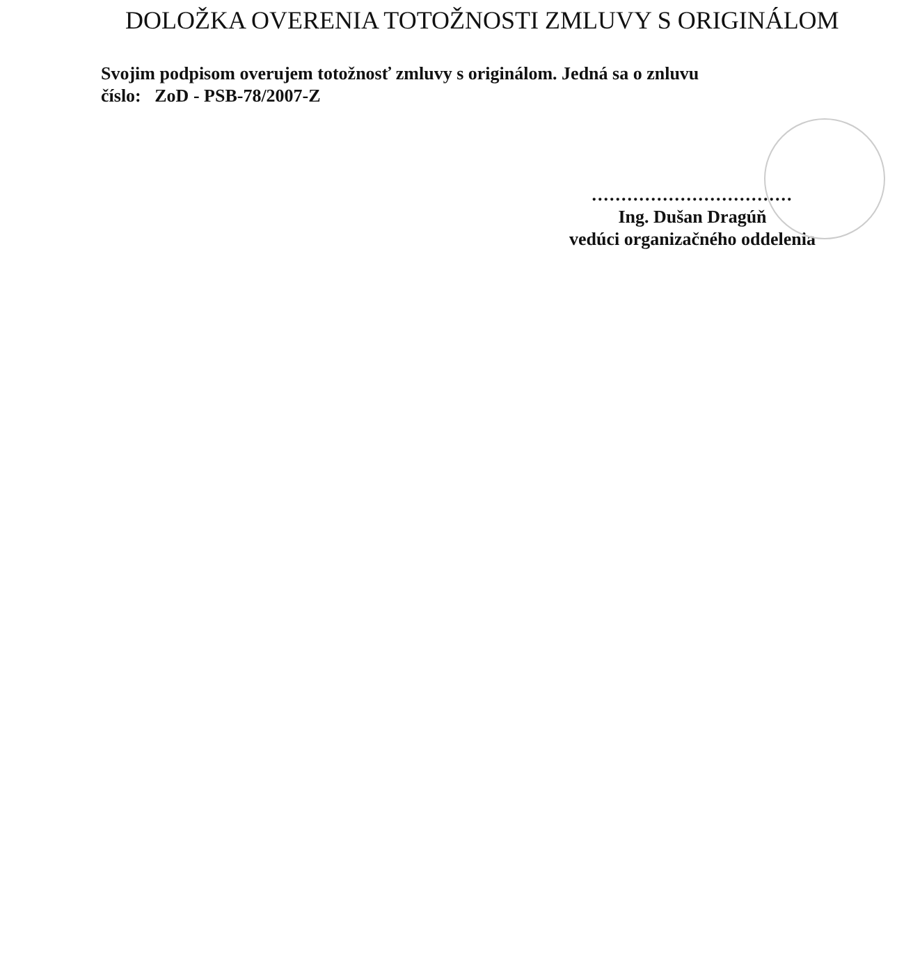DOLOŽKA OVERENIA TOTOŽNOSTI ZMLUVY S ORIGINÁLOM
Svojim podpisom overujem totožnosť zmluvy s originálom. Jedná sa o znluvu
číslo: ZoD - PSB-78/2007-Z
..................................
Ing. Dušan Dragúň
vedúci organizačného oddelenia